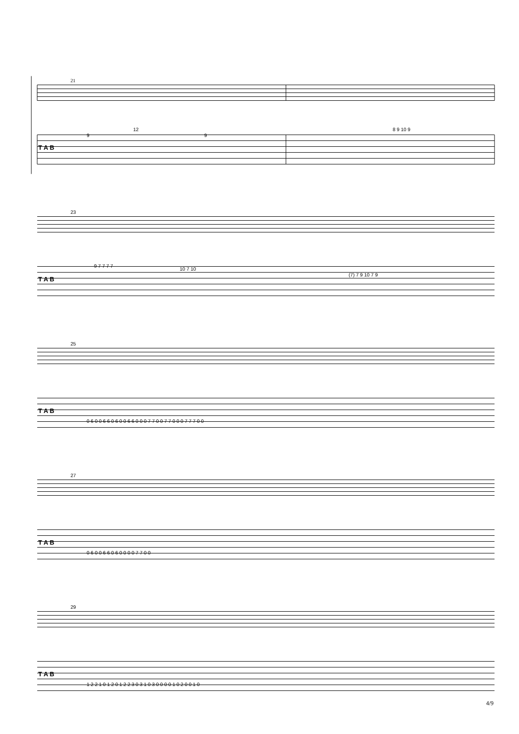21
T A B
9
12
9
8 9 10 9
23
T A B
9 7 7 7 7
10 7 10
(7) 7 9 10 7 9
25
T A B
0 6 0 0 6 6 0 6 0 0 6 6 0 0 0 7 7 0 0 7 7 0 0 0 7 7 7 0 0
27
T A B
0 6 0 0 6 6 0 6 0 0 0 0 7 7 0 0
29
T A B
1 2 2 1 0 1 2 0 1 2 2 3 0 3 1 0 3 0 0 0 0 1 0 2 0 0 1 0
4/9